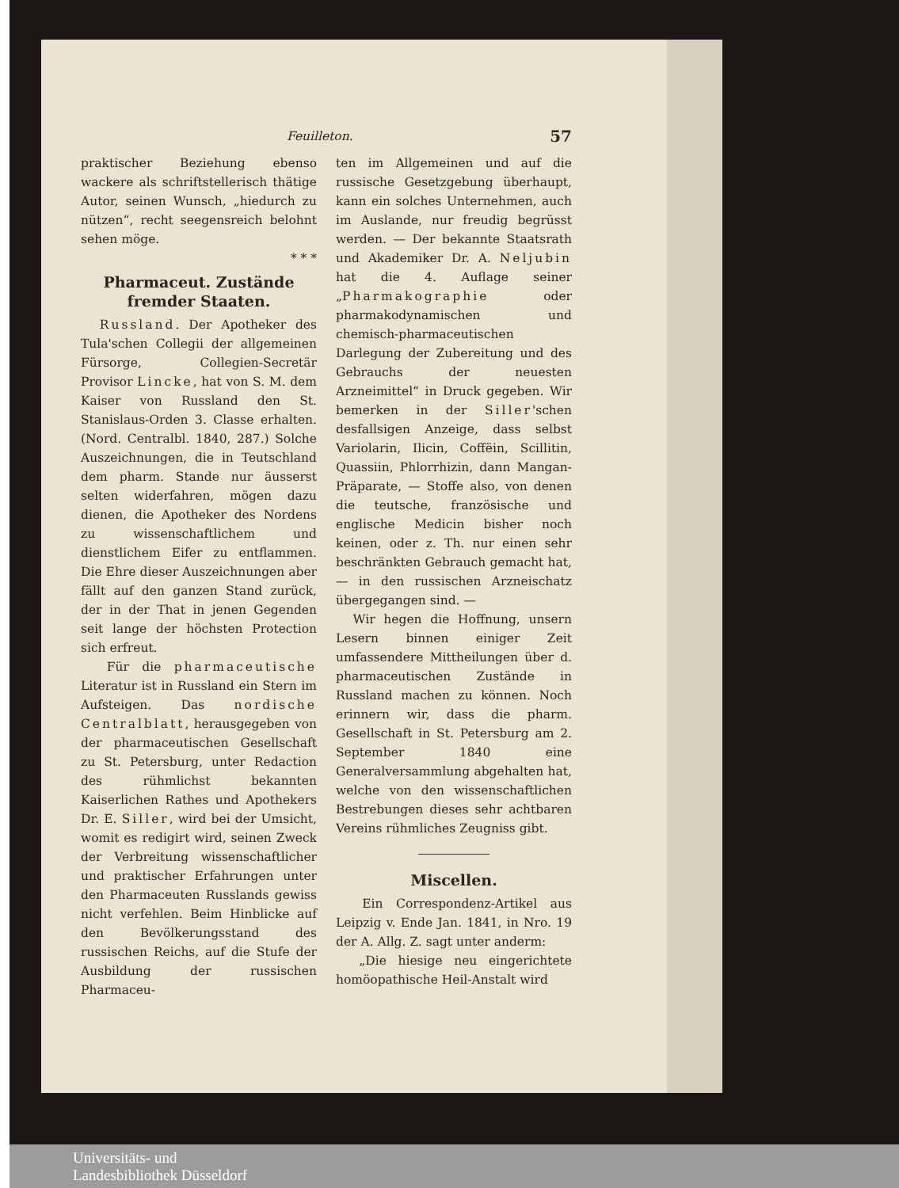Feuilleton. 57
praktischer Beziehung ebenso wackere als schriftstellerisch thätige Autor, seinen Wunsch, „hiedurch zu nützen“, recht seegensreich belohnt sehen möge.
* * *
Pharmaceut. Zustände fremder Staaten.
Russland. Der Apotheker des Tula'schen Collegii der allgemeinen Fürsorge, Collegien-Secretär Provisor Lincke, hat von S. M. dem Kaiser von Russland den St. Stanislaus-Orden 3. Classe erhalten. (Nord. Centralbl. 1840, 287.) Solche Auszeichnungen, die in Teutschland dem pharm. Stande nur äusserst selten widerfahren, mögen dazu dienen, die Apotheker des Nordens zu wissenschaftlichem und dienstlichem Eifer zu entflammen. Die Ehre dieser Auszeichnungen aber fällt auf den ganzen Stand zurück, der in der That in jenen Gegenden seit lange der höchsten Protection sich erfreut.
Für die pharmaceutische Literatur ist in Russland ein Stern im Aufsteigen. Das nordische Centralblatt, herausgegeben von der pharmaceutischen Gesellschaft zu St. Petersburg, unter Redaction des rühmlichst bekannten Kaiserlichen Rathes und Apothekers Dr. E. Siller, wird bei der Umsicht, womit es redigirt wird, seinen Zweck der Verbreitung wissenschaftlicher und praktischer Erfahrungen unter den Pharmaceuten Russlands gewiss nicht verfehlen. Beim Hinblicke auf den Bevölkerungsstand des russischen Reichs, auf die Stufe der Ausbildung der russischen Pharmaceu-
ten im Allgemeinen und auf die russische Gesetzgebung überhaupt, kann ein solches Unternehmen, auch im Auslande, nur freudig begrüsst werden. — Der bekannte Staatsrath und Akademiker Dr. A. Neljubin hat die 4. Auflage seiner „Pharmakographie oder pharmakodynamischen und chemisch-pharmaceutischen Darlegung der Zubereitung und des Gebrauchs der neuesten Arzneimittel“ in Druck gegeben. Wir bemerken in der Siller'schen desfallsigen Anzeige, dass selbst Variolarin, Ilicin, Coffëin, Scillitin, Quassiin, Phlorrhizin, dann Mangan-Präparate, — Stoffe also, von denen die teutsche, französische und englische Medicin bisher noch keinen, oder z. Th. nur einen sehr beschränkten Gebrauch gemacht hat, — in den russischen Arzneischatz übergegangen sind. —
Wir hegen die Hoffnung, unsern Lesern binnen einiger Zeit umfassendere Mittheilungen über d. pharmaceutischen Zustände in Russland machen zu können. Noch erinnern wir, dass die pharm. Gesellschaft in St. Petersburg am 2. September 1840 eine Generalversammlung abgehalten hat, welche von den wissenschaftlichen Bestrebungen dieses sehr achtbaren Vereins rühmliches Zeugniss gibt.
Miscellen.
Ein Correspondenz-Artikel aus Leipzig v. Ende Jan. 1841, in Nro. 19 der A. Allg. Z. sagt unter anderm:
„Die hiesige neu eingerichtete homöopathische Heil-Anstalt wird
Universitäts- und
Landesbibliothek Düsseldorf